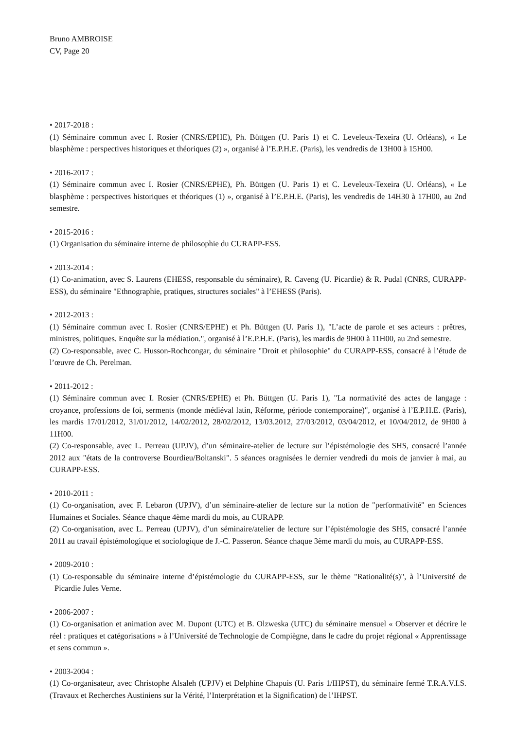Bruno AMBROISE
CV, Page 20
• 2017-2018 :
(1) Séminaire commun avec I. Rosier (CNRS/EPHE), Ph. Büttgen (U. Paris 1) et C. Leveleux-Texeira (U. Orléans), « Le blasphème : perspectives historiques et théoriques (2) », organisé à l’E.P.H.E. (Paris), les vendredis de 13H00 à 15H00.
• 2016-2017 :
(1) Séminaire commun avec I. Rosier (CNRS/EPHE), Ph. Büttgen (U. Paris 1) et C. Leveleux-Texeira (U. Orléans), « Le blasphème : perspectives historiques et théoriques (1) », organisé à l’E.P.H.E. (Paris), les vendredis de 14H30 à 17H00, au 2nd semestre.
• 2015-2016 :
(1) Organisation du séminaire interne de philosophie du CURAPP-ESS.
• 2013-2014 :
(1) Co-animation, avec S. Laurens (EHESS, responsable du séminaire), R. Caveng (U. Picardie) & R. Pudal (CNRS, CURAPP-ESS), du séminaire "Ethnographie, pratiques, structures sociales" à l’EHESS (Paris).
• 2012-2013 :
(1) Séminaire commun avec I. Rosier (CNRS/EPHE) et Ph. Büttgen (U. Paris 1), "L’acte de parole et ses acteurs : prêtres, ministres, politiques. Enquête sur la médiation.", organisé à l’E.P.H.E. (Paris), les mardis de 9H00 à 11H00, au 2nd semestre.
(2) Co-responsable, avec C. Husson-Rochcongar, du séminaire "Droit et philosophie" du CURAPP-ESS, consacré à l’étude de l’œuvre de Ch. Perelman.
• 2011-2012 :
(1) Séminaire commun avec I. Rosier (CNRS/EPHE) et Ph. Büttgen (U. Paris 1), "La normativité des actes de langage : croyance, professions de foi, serments (monde médiéval latin, Réforme, période contemporaine)", organisé à l’E.P.H.E. (Paris), les mardis 17/01/2012, 31/01/2012, 14/02/2012, 28/02/2012, 13/03.2012, 27/03/2012, 03/04/2012, et 10/04/2012, de 9H00 à 11H00.
(2) Co-responsable, avec L. Perreau (UPJV), d’un séminaire-atelier de lecture sur l’épistémologie des SHS, consacré l’année 2012 aux "états de la controverse Bourdieu/Boltanski". 5 séances oragnisées le dernier vendredi du mois de janvier à mai, au CURAPP-ESS.
• 2010-2011 :
(1) Co-organisation, avec F. Lebaron (UPJV), d’un séminaire-atelier de lecture sur la notion de "performativité" en Sciences Humaines et Sociales. Séance chaque 4ème mardi du mois, au CURAPP.
(2) Co-organisation, avec L. Perreau (UPJV), d’un séminaire/atelier de lecture sur l’épistémologie des SHS, consacré l’année 2011 au travail épistémologique et sociologique de J.-C. Passeron. Séance chaque 3ème mardi du mois, au CURAPP-ESS.
• 2009-2010 :
(1) Co-responsable du séminaire interne d’épistémologie du CURAPP-ESS, sur le thème "Rationalité(s)", à l’Université de Picardie Jules Verne.
• 2006-2007 :
(1) Co-organisation et animation avec M. Dupont (UTC) et B. Olzweska (UTC) du séminaire mensuel « Observer et décrire le réel : pratiques et catégorisations » à l’Université de Technologie de Compiègne, dans le cadre du projet régional « Apprentissage et sens commun ».
• 2003-2004 :
(1) Co-organisateur, avec Christophe Alsaleh (UPJV) et Delphine Chapuis (U. Paris 1/IHPST), du séminaire fermé T.R.A.V.I.S. (Travaux et Recherches Austiniens sur la Vérité, l’Interprétation et la Signification) de l’IHPST.